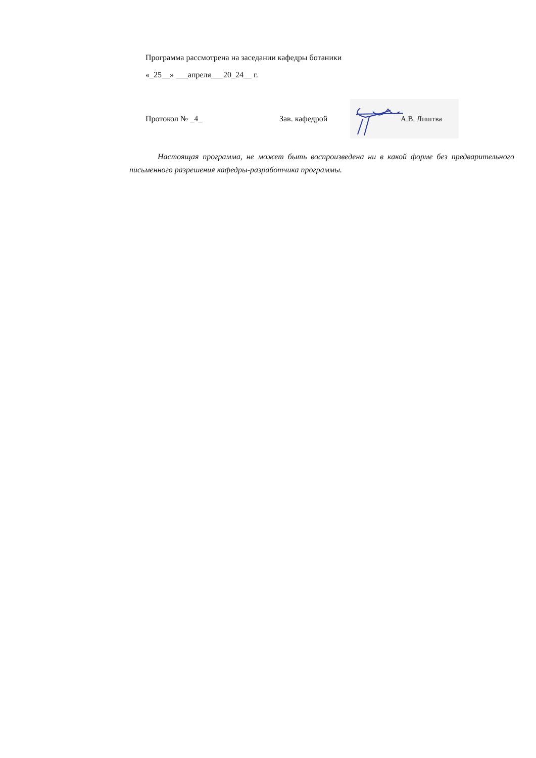Программа рассмотрена на заседании кафедры ботаники
«_25__» ___апреля___20_24__ г.
Протокол № _4_ Зав. кафедрой
А.В. Лиштва
Настоящая программа, не может быть воспроизведена ни в какой форме без предварительного письменного разрешения кафедры-разработчика программы.